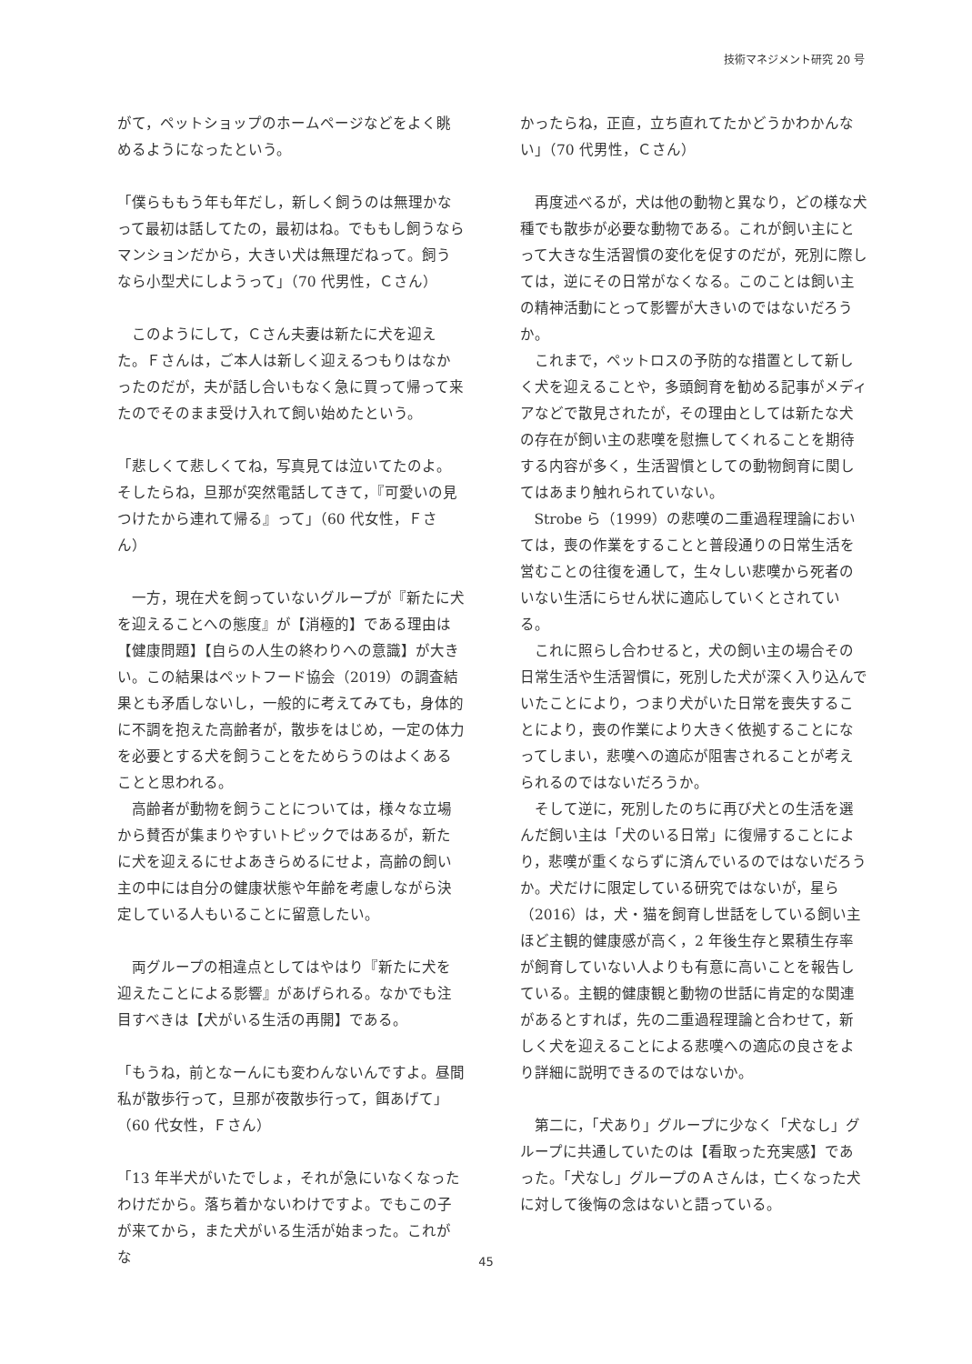技術マネジメント研究 20 号
がて，ペットショップのホームページなどをよく眺めるようになったという。
「僕らももう年も年だし，新しく飼うのは無理かなって最初は話してたの，最初はね。でももし飼うならマンションだから，大きい犬は無理だねって。飼うなら小型犬にしようって」（70 代男性，Ｃさん）
このようにして，Ｃさん夫妻は新たに犬を迎えた。Ｆさんは，ご本人は新しく迎えるつもりはなかったのだが，夫が話し合いもなく急に買って帰って来たのでそのまま受け入れて飼い始めたという。
「悲しくて悲しくてね，写真見ては泣いてたのよ。そしたらね，旦那が突然電話してきて，『可愛いの見つけたから連れて帰る』って」（60 代女性，Ｆさん）
一方，現在犬を飼っていないグループが『新たに犬を迎えることへの態度』が【消極的】である理由は【健康問題】【自らの人生の終わりへの意識】が大きい。この結果はペットフード協会（2019）の調査結果とも矛盾しないし，一般的に考えてみても，身体的に不調を抱えた高齢者が，散歩をはじめ，一定の体力を必要とする犬を飼うことをためらうのはよくあることと思われる。
高齢者が動物を飼うことについては，様々な立場から賛否が集まりやすいトピックではあるが，新たに犬を迎えるにせよあきらめるにせよ，高齢の飼い主の中には自分の健康状態や年齢を考慮しながら決定している人もいることに留意したい。
両グループの相違点としてはやはり『新たに犬を迎えたことによる影響』があげられる。なかでも注目すべきは【犬がいる生活の再開】である。
「もうね，前となーんにも変わんないんですよ。昼間私が散歩行って，旦那が夜散歩行って，餌あげて」（60 代女性，Ｆさん）
「13 年半犬がいたでしょ，それが急にいなくなったわけだから。落ち着かないわけですよ。でもこの子が来てから，また犬がいる生活が始まった。これがな
かったらね，正直，立ち直れてたかどうかわかんない」（70 代男性，Ｃさん）
再度述べるが，犬は他の動物と異なり，どの様な犬種でも散歩が必要な動物である。これが飼い主にとって大きな生活習慣の変化を促すのだが，死別に際しては，逆にその日常がなくなる。このことは飼い主の精神活動にとって影響が大きいのではないだろうか。
これまで，ペットロスの予防的な措置として新しく犬を迎えることや，多頭飼育を勧める記事がメディアなどで散見されたが，その理由としては新たな犬の存在が飼い主の悲嘆を慰撫してくれることを期待する内容が多く，生活習慣としての動物飼育に関してはあまり触れられていない。
Strobe ら（1999）の悲嘆の二重過程理論においては，喪の作業をすることと普段通りの日常生活を営むことの往復を通して，生々しい悲嘆から死者のいない生活にらせん状に適応していくとされている。
これに照らし合わせると，犬の飼い主の場合その日常生活や生活習慣に，死別した犬が深く入り込んでいたことにより，つまり犬がいた日常を喪失することにより，喪の作業により大きく依拠することになってしまい，悲嘆への適応が阻害されることが考えられるのではないだろうか。
そして逆に，死別したのちに再び犬との生活を選んだ飼い主は「犬のいる日常」に復帰することにより，悲嘆が重くならずに済んでいるのではないだろうか。犬だけに限定している研究ではないが，星ら（2016）は，犬・猫を飼育し世話をしている飼い主ほど主観的健康感が高く，2 年後生存と累積生存率が飼育していない人よりも有意に高いことを報告している。主観的健康観と動物の世話に肯定的な関連があるとすれば，先の二重過程理論と合わせて，新しく犬を迎えることによる悲嘆への適応の良さをより詳細に説明できるのではないか。
第二に，「犬あり」グループに少なく「犬なし」グループに共通していたのは【看取った充実感】であった。「犬なし」グループのＡさんは，亡くなった犬に対して後悔の念はないと語っている。
45